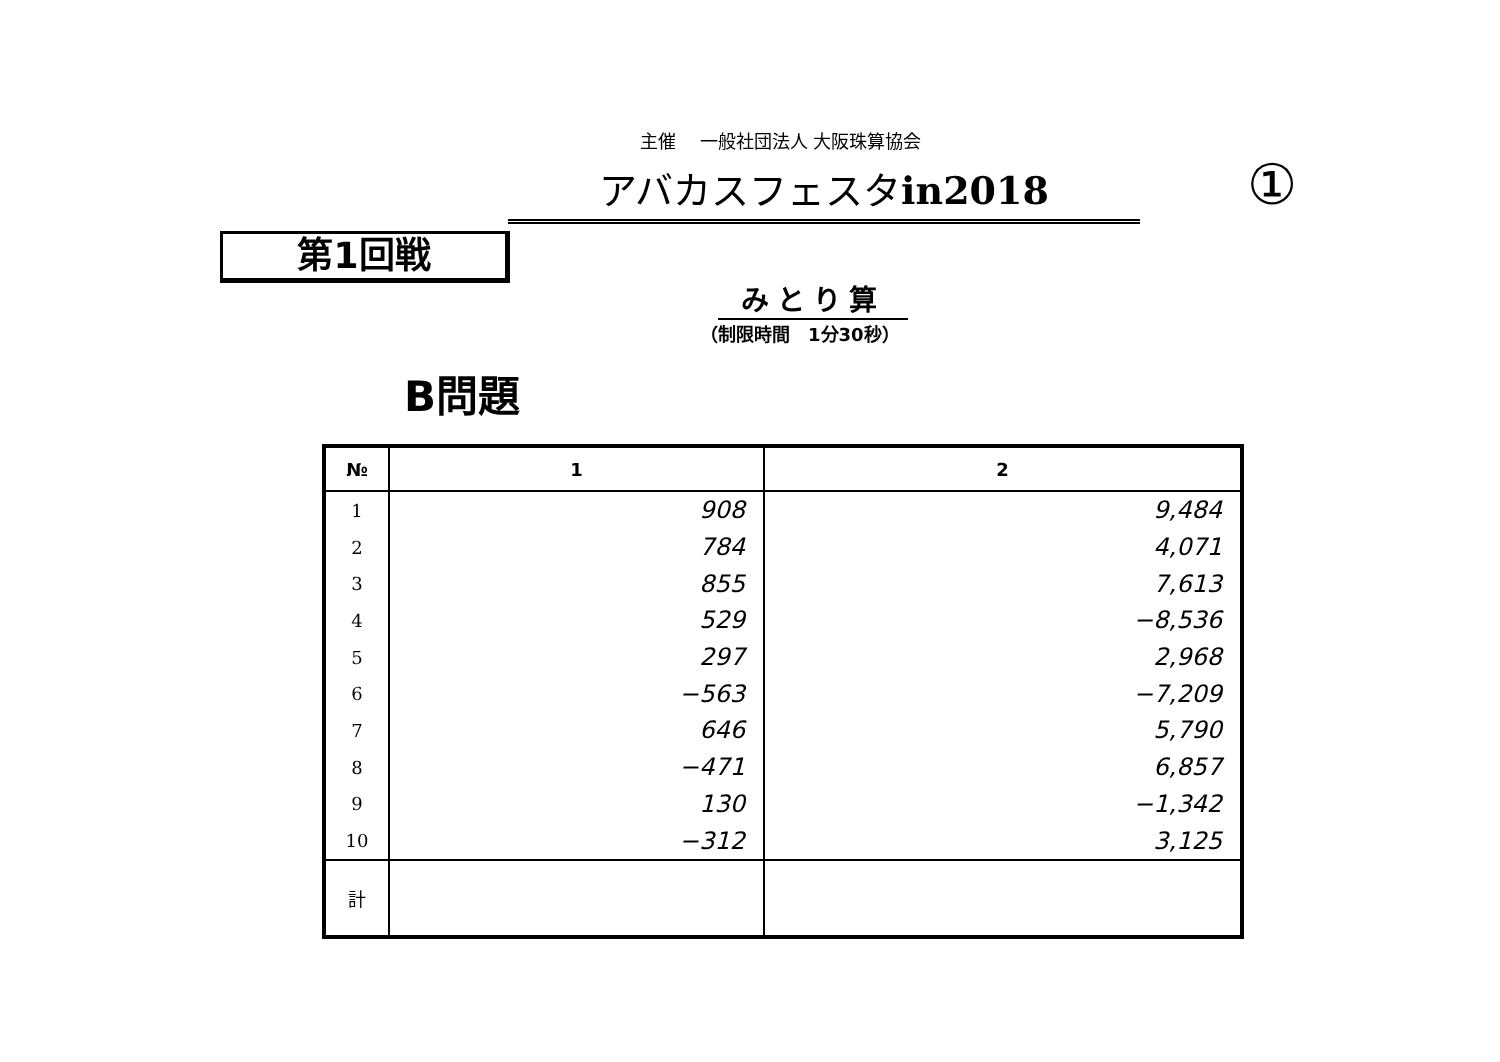主催　 一般社団法人 大阪珠算協会
アバカスフェスタin2018 ①
第1回戦
みとり算
（制限時間　1分30秒）
B問題
| № | 1 | 2 |
| --- | --- | --- |
| 1 | 908 | 9,484 |
| 2 | 784 | 4,071 |
| 3 | 855 | 7,613 |
| 4 | 529 | −8,536 |
| 5 | 297 | 2,968 |
| 6 | −563 | −7,209 |
| 7 | 646 | 5,790 |
| 8 | −471 | 6,857 |
| 9 | 130 | −1,342 |
| 10 | −312 | 3,125 |
| 計 | | |